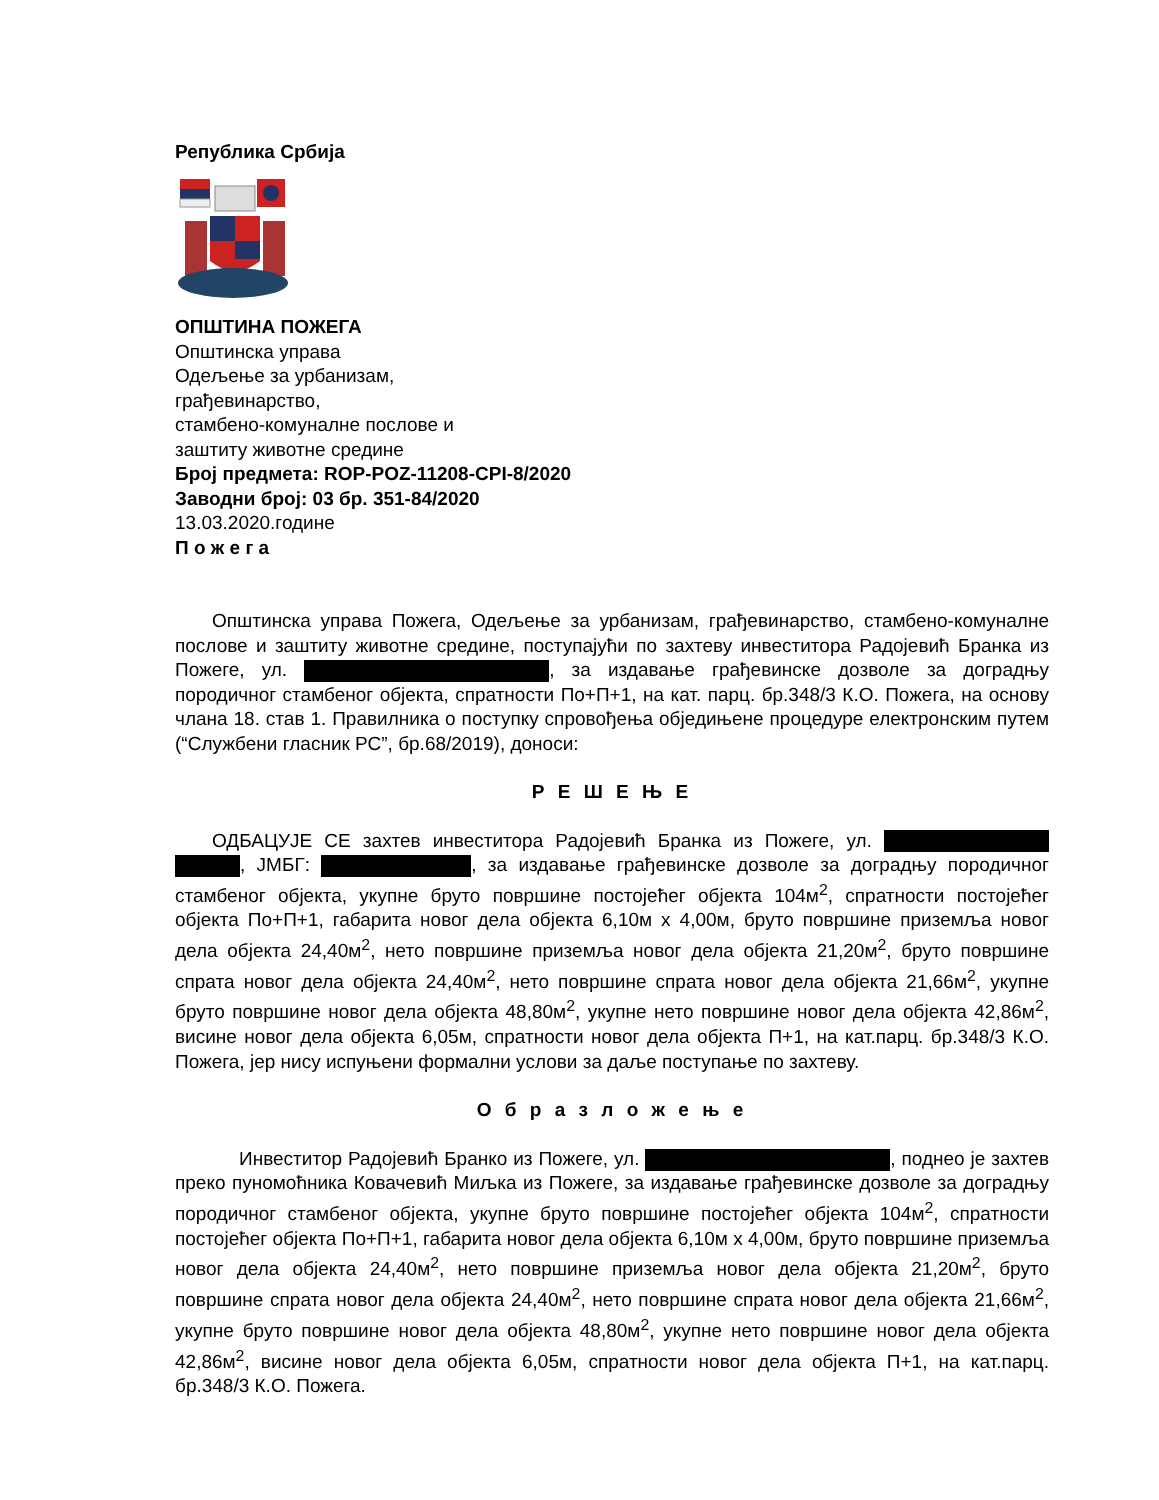Република Србија
ОПШТИНА ПОЖЕГА
Општинска управа
Одељење за урбанизам,
грађевинарство,
стамбено-комуналне послове и
заштиту животне средине
Број предмета: ROP-POZ-11208-CPI-8/2020
Заводни број: 03 бр. 351-84/2020
13.03.2020.године
П о ж е г а
Општинска управа Пожега, Одељење за урбанизам, грађевинарство, стамбено-комуналне послове и заштиту животне средине, поступајући по захтеву инвеститора Радојевић Бранка из Пожеге, ул. , за издавање грађевинске дозволе за доградњу породичног стамбеног објекта, спратности По+П+1, на кат. парц. бр.348/3 К.О. Пожега, на основу члана 18. став 1. Правилника о поступку спровођења обједињене процедуре електронским путем (“Службени гласник РС”, бр.68/2019), доноси:
Р Е Ш Е Њ Е
ОДБАЦУЈЕ СЕ захтев инвеститора Радојевић Бранка из Пожеге, ул. , ЈМБГ: , за издавање грађевинске дозволе за доградњу породичног стамбеног објекта, укупне бруто површине постојећег објекта 104м<sup>2</sup>, спратности постојећег објекта По+П+1, габарита новог дела објекта 6,10м x 4,00м, бруто површине приземља новог дела објекта 24,40м<sup>2</sup>, нето површине приземља новог дела објекта 21,20м<sup>2</sup>, бруто површине спрата новог дела објекта 24,40м<sup>2</sup>, нето површине спрата новог дела објекта 21,66м<sup>2</sup>, укупне бруто површине новог дела објекта 48,80м<sup>2</sup>, укупне нето површине новог дела објекта 42,86м<sup>2</sup>, висине новог дела објекта 6,05м, спратности новог дела објекта П+1, на кат.парц. бр.348/3 К.О. Пожега, јер нису испуњени формални услови за даље поступање по захтеву.
О б р а з л о ж е њ е
Инвеститор Радојевић Бранко из Пожеге, ул. , поднео је захтев преко пуномоћника Ковачевић Миљка из Пожеге, за издавање грађевинске дозволе за доградњу породичног стамбеног објекта, укупне бруто површине постојећег објекта 104м<sup>2</sup>, спратности постојећег објекта По+П+1, габарита новог дела објекта 6,10м x 4,00м, бруто површине приземља новог дела објекта 24,40м<sup>2</sup>, нето површине приземља новог дела објекта 21,20м<sup>2</sup>, бруто површине спрата новог дела објекта 24,40м<sup>2</sup>, нето површине спрата новог дела објекта 21,66м<sup>2</sup>, укупне бруто површине новог дела објекта 48,80м<sup>2</sup>, укупне нето површине новог дела објекта 42,86м<sup>2</sup>, висине новог дела објекта 6,05м, спратности новог дела објекта П+1, на кат.парц. бр.348/3 К.О. Пожега.